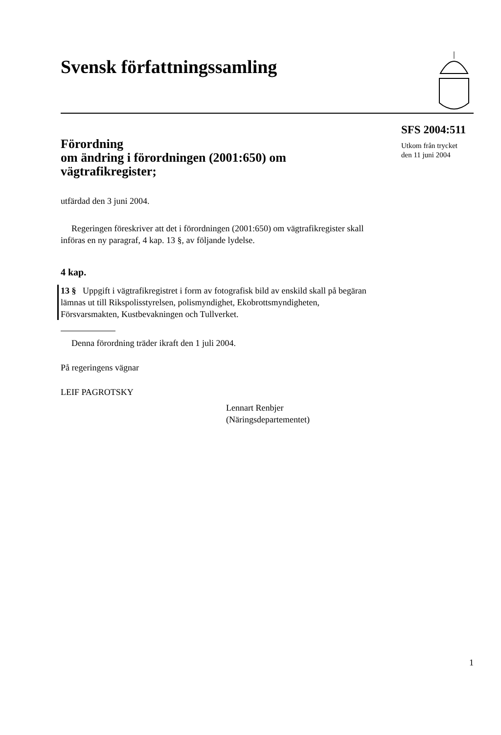Svensk författningssamling
Förordning
om ändring i förordningen (2001:650) om vägtrafikregister;
utfärdad den 3 juni 2004.
Regeringen föreskriver att det i förordningen (2001:650) om vägtrafikregister skall införas en ny paragraf, 4 kap. 13 §, av följande lydelse.
4 kap.
13 § Uppgift i vägtrafikregistret i form av fotografisk bild av enskild skall på begäran lämnas ut till Rikspolisstyrelsen, polismyndighet, Ekobrottsmyndigheten, Försvarsmakten, Kustbevakningen och Tullverket.
Denna förordning träder ikraft den 1 juli 2004.
På regeringens vägnar
LEIF PAGROTSKY
Lennart Renbjer
(Näringsdepartementet)
SFS 2004:511
Utkom från trycket
den 11 juni 2004
1